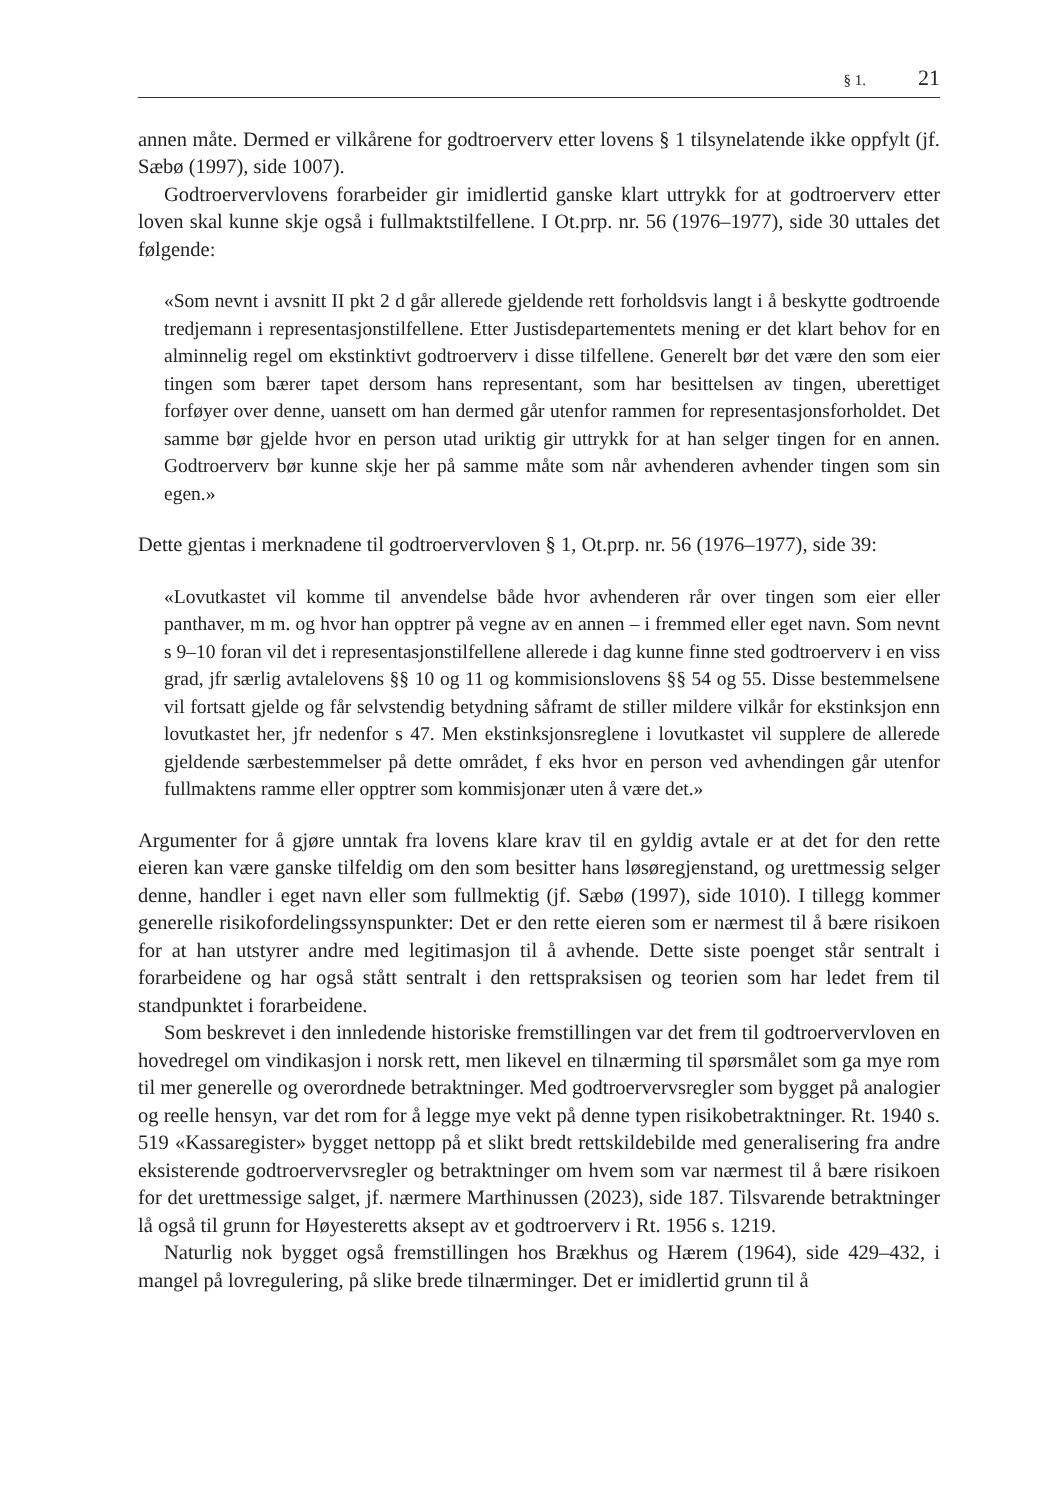§ 1. 21
annen måte. Dermed er vilkårene for godtroerverv etter lovens § 1 tilsynelatende ikke oppfylt (jf. Sæbø (1997), side 1007).
Godtroervervlovens forarbeider gir imidlertid ganske klart uttrykk for at godtroerverv etter loven skal kunne skje også i fullmaktstilfellene. I Ot.prp. nr. 56 (1976–1977), side 30 uttales det følgende:
«Som nevnt i avsnitt II pkt 2 d går allerede gjeldende rett forholdsvis langt i å beskytte godtroende tredjemann i representasjonstilfellene. Etter Justisdepartementets mening er det klart behov for en alminnelig regel om ekstinktivt godtroerverv i disse tilfellene. Generelt bør det være den som eier tingen som bærer tapet dersom hans representant, som har besittelsen av tingen, uberettiget forføyer over denne, uansett om han dermed går utenfor rammen for representasjonsforholdet. Det samme bør gjelde hvor en person utad uriktig gir uttrykk for at han selger tingen for en annen. Godtroerverv bør kunne skje her på samme måte som når avhenderen avhender tingen som sin egen.»
Dette gjentas i merknadene til godtroervervloven § 1, Ot.prp. nr. 56 (1976–1977), side 39:
«Lovutkastet vil komme til anvendelse både hvor avhenderen rår over tingen som eier eller panthaver, m m. og hvor han opptrer på vegne av en annen – i fremmed eller eget navn. Som nevnt s 9–10 foran vil det i representasjonstilfellene allerede i dag kunne finne sted godtroerverv i en viss grad, jfr særlig avtalelovens §§ 10 og 11 og kommisionslovens §§ 54 og 55. Disse bestemmelsene vil fortsatt gjelde og får selvstendig betydning såframt de stiller mildere vilkår for ekstinksjon enn lovutkastet her, jfr nedenfor s 47. Men ekstinksjonsreglene i lovutkastet vil supplere de allerede gjeldende særbestemmelser på dette området, f eks hvor en person ved avhendingen går utenfor fullmaktens ramme eller opptrer som kommisjonær uten å være det.»
Argumenter for å gjøre unntak fra lovens klare krav til en gyldig avtale er at det for den rette eieren kan være ganske tilfeldig om den som besitter hans løsøregjenstand, og urettmessig selger denne, handler i eget navn eller som fullmektig (jf. Sæbø (1997), side 1010). I tillegg kommer generelle risikofordelingssynspunkter: Det er den rette eieren som er nærmest til å bære risikoen for at han utstyrer andre med legitimasjon til å avhende. Dette siste poenget står sentralt i forarbeidene og har også stått sentralt i den rettspraksisen og teorien som har ledet frem til standpunktet i forarbeidene.
Som beskrevet i den innledende historiske fremstillingen var det frem til godtroervervloven en hovedregel om vindikasjon i norsk rett, men likevel en tilnærming til spørsmålet som ga mye rom til mer generelle og overordnede betraktninger. Med godtroervervsregler som bygget på analogier og reelle hensyn, var det rom for å legge mye vekt på denne typen risikobetraktninger. Rt. 1940 s. 519 «Kassaregister» bygget nettopp på et slikt bredt rettskildebilde med generalisering fra andre eksisterende godtroervervsregler og betraktninger om hvem som var nærmest til å bære risikoen for det urettmessige salget, jf. nærmere Marthinussen (2023), side 187. Tilsvarende betraktninger lå også til grunn for Høyesteretts aksept av et godtroerverv i Rt. 1956 s. 1219.
Naturlig nok bygget også fremstillingen hos Brækhus og Hærem (1964), side 429–432, i mangel på lovregulering, på slike brede tilnærminger. Det er imidlertid grunn til å